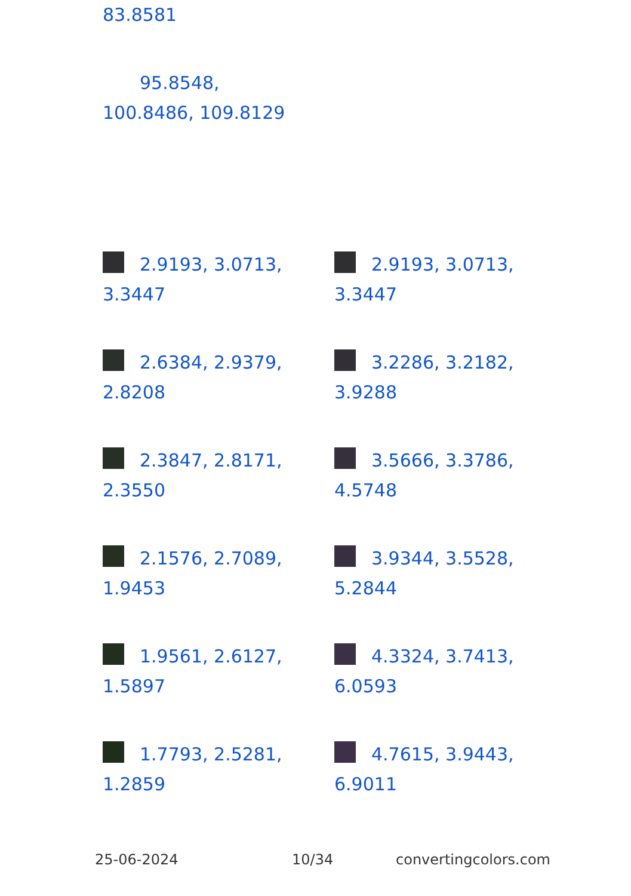83.8581
95.8548, 100.8486, 109.8129
2.9193, 3.0713, 3.3447
2.9193, 3.0713, 3.3447
2.6384, 2.9379, 2.8208
3.2286, 3.2182, 3.9288
2.3847, 2.8171, 2.3550
3.5666, 3.3786, 4.5748
2.1576, 2.7089, 1.9453
3.9344, 3.5528, 5.2844
1.9561, 2.6127, 1.5897
4.3324, 3.7413, 6.0593
1.7793, 2.5281, 1.2859
4.7615, 3.9443, 6.9011
25-06-2024 10/34 convertingcolors.com